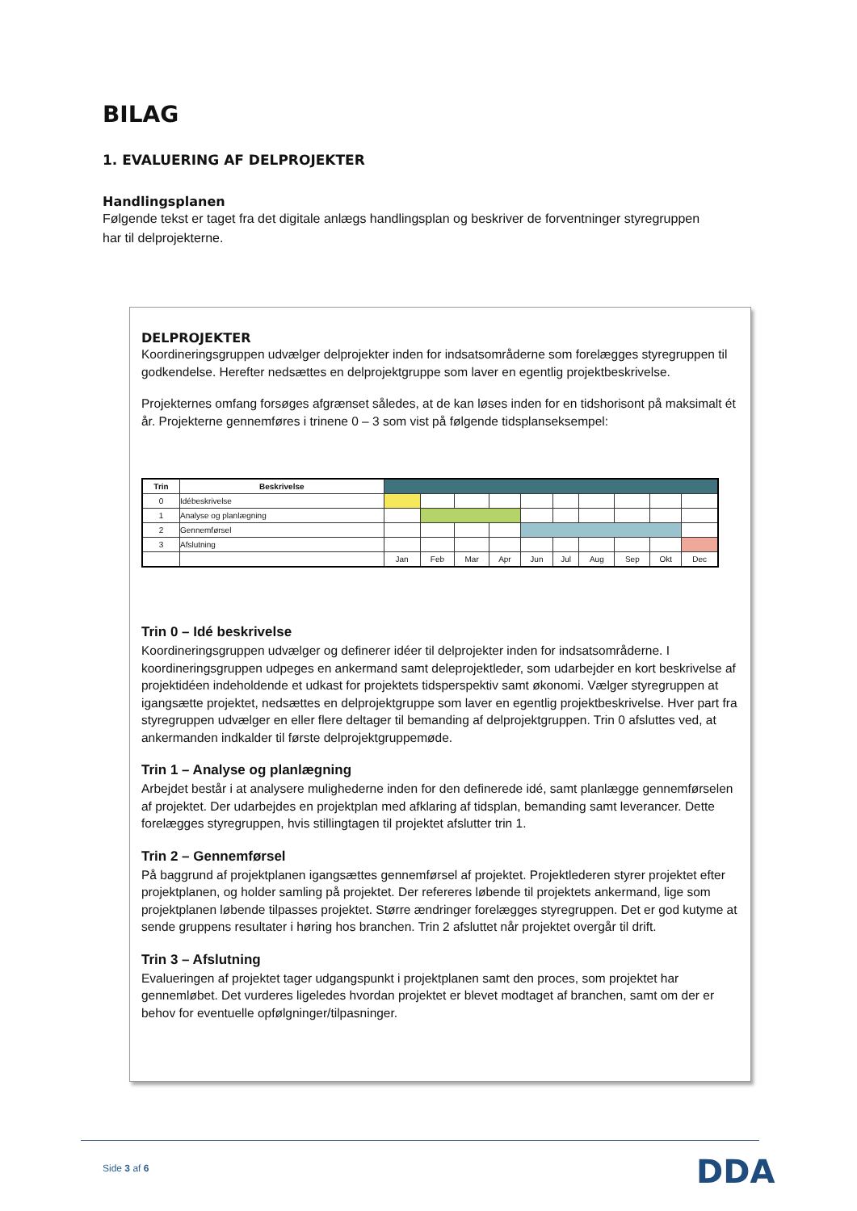BILAG
1. EVALUERING AF DELPROJEKTER
Handlingsplanen
Følgende tekst er taget fra det digitale anlægs handlingsplan og beskriver de forventninger styregruppen har til delprojekterne.
DELPROJEKTER
Koordineringsgruppen udvælger delprojekter inden for indsatsområderne som forelægges styregruppen til godkendelse. Herefter nedsættes en delprojektgruppe som laver en egentlig projektbeskrivelse.
Projekternes omfang forsøges afgrænset således, at de kan løses inden for en tidshorisont på maksimalt ét år. Projekterne gennemføres i trinene 0 – 3 som vist på følgende tidsplanseksempel:
| Trin | Beskrivelse | | | | | | | | | | |
| 0 | Idébeskrivelse | | | | | | | | | | |
| 1 | Analyse og planlægning | | | | | | | | | | |
| 2 | Gennemførsel | | | | | | | | | | |
| 3 | Afslutning | | | | | | | | | | |
| | | Jan | Feb | Mar | Apr | Jun | Jul | Aug | Sep | Okt | Dec |
Trin 0 – Idé beskrivelse
Koordineringsgruppen udvælger og definerer idéer til delprojekter inden for indsatsområderne. I koordineringsgruppen udpeges en ankermand samt deleprojektleder, som udarbejder en kort beskrivelse af projektidéen indeholdende et udkast for projektets tidsperspektiv samt økonomi. Vælger styregruppen at igangsætte projektet, nedsættes en delprojektgruppe som laver en egentlig projektbeskrivelse. Hver part fra styregruppen udvælger en eller flere deltager til bemanding af delprojektgruppen. Trin 0 afsluttes ved, at ankermanden indkalder til første delprojektgruppemøde.
Trin 1 – Analyse og planlægning
Arbejdet består i at analysere mulighederne inden for den definerede idé, samt planlægge gennemførselen af projektet. Der udarbejdes en projektplan med afklaring af tidsplan, bemanding samt leverancer. Dette forelægges styregruppen, hvis stillingtagen til projektet afslutter trin 1.
Trin 2 – Gennemførsel
På baggrund af projektplanen igangsættes gennemførsel af projektet. Projektlederen styrer projektet efter projektplanen, og holder samling på projektet. Der refereres løbende til projektets ankermand, lige som projektplanen løbende tilpasses projektet. Større ændringer forelægges styregruppen. Det er god kutyme at sende gruppens resultater i høring hos branchen. Trin 2 afsluttet når projektet overgår til drift.
Trin 3 – Afslutning
Evalueringen af projektet tager udgangspunkt i projektplanen samt den proces, som projektet har gennemløbet. Det vurderes ligeledes hvordan projektet er blevet modtaget af branchen, samt om der er behov for eventuelle opfølgninger/tilpasninger.
Side 3 af 6 DDA